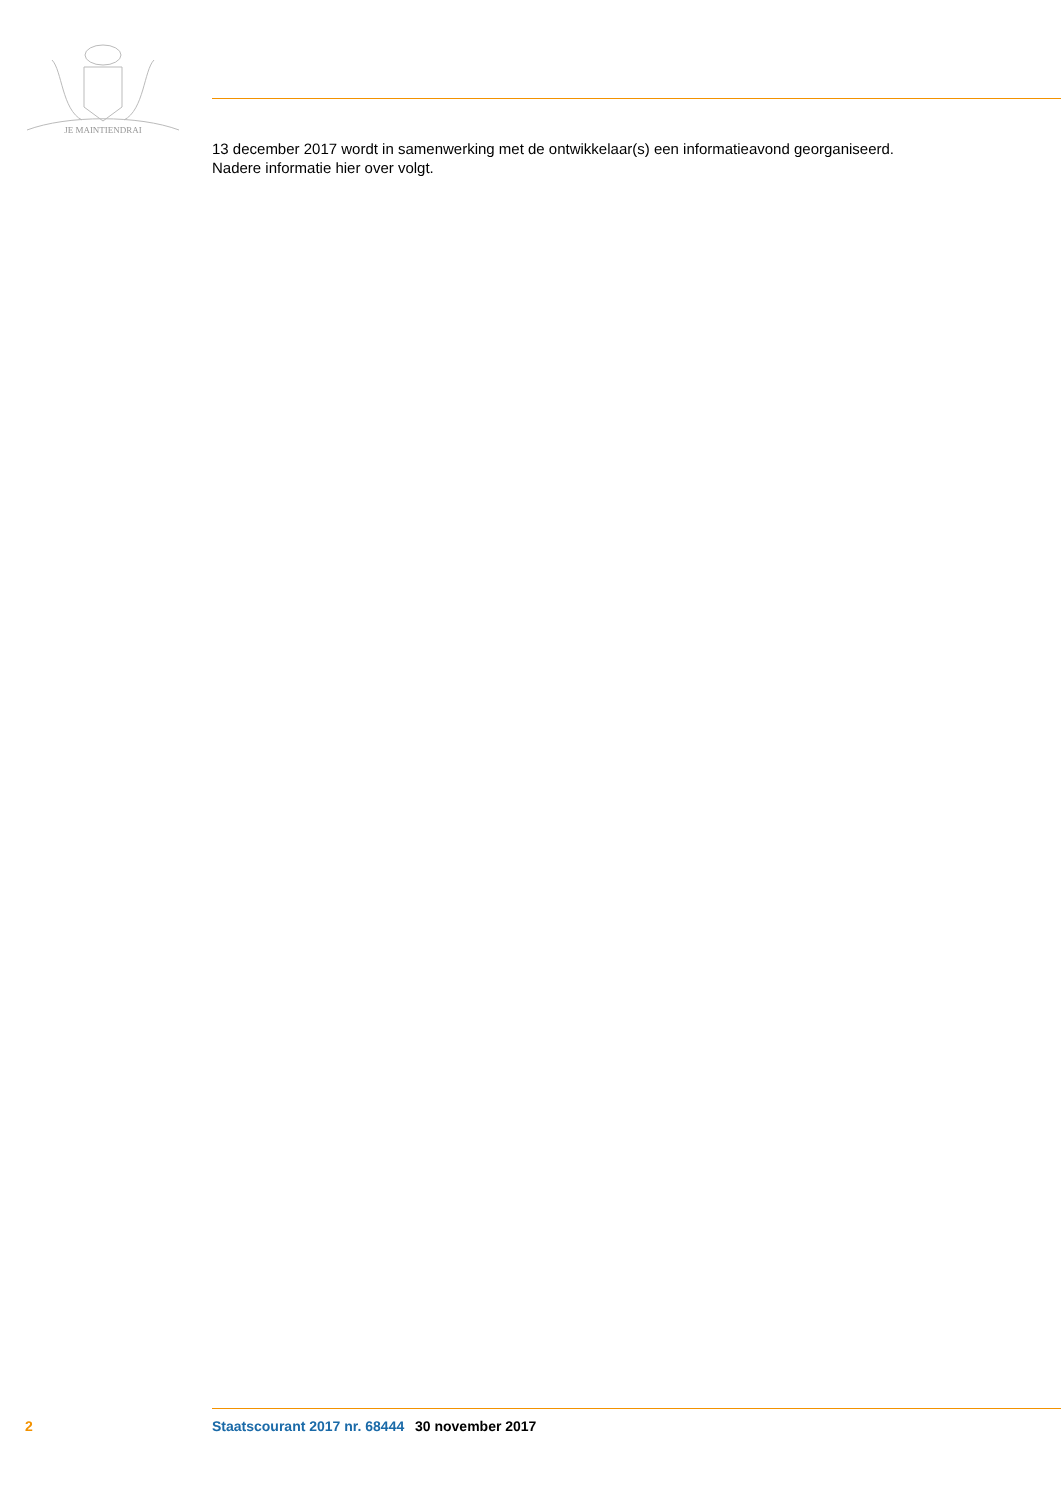JE MAINTIENDRAI
13 december 2017 wordt in samenwerking met de ontwikkelaar(s) een informatieavond georganiseerd.
Nadere informatie hier over volgt.
2 Staatscourant 2017 nr. 68444 30 november 2017